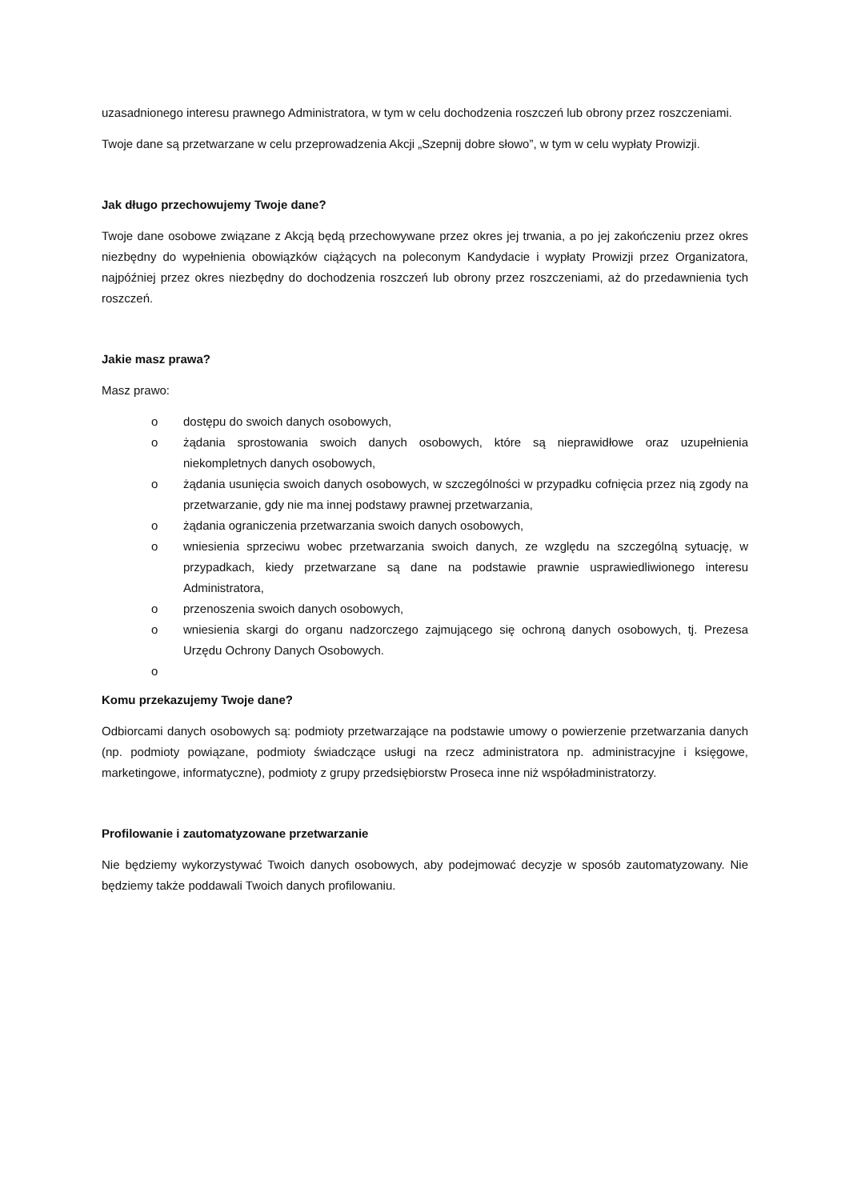uzasadnionego interesu prawnego Administratora, w tym w celu dochodzenia roszczeń lub obrony przez roszczeniami.
Twoje dane są przetwarzane w celu przeprowadzenia Akcji „Szepnij dobre słowo”, w tym w celu wypłaty Prowizji.
Jak długo przechowujemy Twoje dane?
Twoje dane osobowe związane z Akcją będą przechowywane przez okres jej trwania, a po jej zakończeniu przez okres niezbędny do wypełnienia obowiązków ciążących na poleconym Kandydacie i wypłaty Prowizji przez Organizatora, najpóźniej przez okres niezbędny do dochodzenia roszczeń lub obrony przez roszczeniami, aż do przedawnienia tych roszczeń.
Jakie masz prawa?
Masz prawo:
o dostępu do swoich danych osobowych,
o żądania sprostowania swoich danych osobowych, które są nieprawidłowe oraz uzupełnienia niekompletnych danych osobowych,
o żądania usunięcia swoich danych osobowych, w szczególności w przypadku cofnięcia przez nią zgody na przetwarzanie, gdy nie ma innej podstawy prawnej przetwarzania,
o żądania ograniczenia przetwarzania swoich danych osobowych,
o wniesienia sprzeciwu wobec przetwarzania swoich danych, ze względu na szczególną sytuację, w przypadkach, kiedy przetwarzane są dane na podstawie prawnie usprawiedliwionego interesu Administratora,
o przenoszenia swoich danych osobowych,
o wniesienia skargi do organu nadzorczego zajmującego się ochroną danych osobowych, tj. Prezesa Urzędu Ochrony Danych Osobowych.
o
Komu przekazujemy Twoje dane?
Odbiorcami danych osobowych są: podmioty przetwarzające na podstawie umowy o powierzenie przetwarzania danych (np. podmioty powiązane, podmioty świadczące usługi na rzecz administratora np. administracyjne i księgowe, marketingowe, informatyczne), podmioty z grupy przedsiębiorstw Proseca inne niż współadministratorzy.
Profilowanie i zautomatyzowane przetwarzanie
Nie będziemy wykorzystywać Twoich danych osobowych, aby podejmować decyzje w sposób zautomatyzowany. Nie będziemy także poddawali Twoich danych profilowaniu.